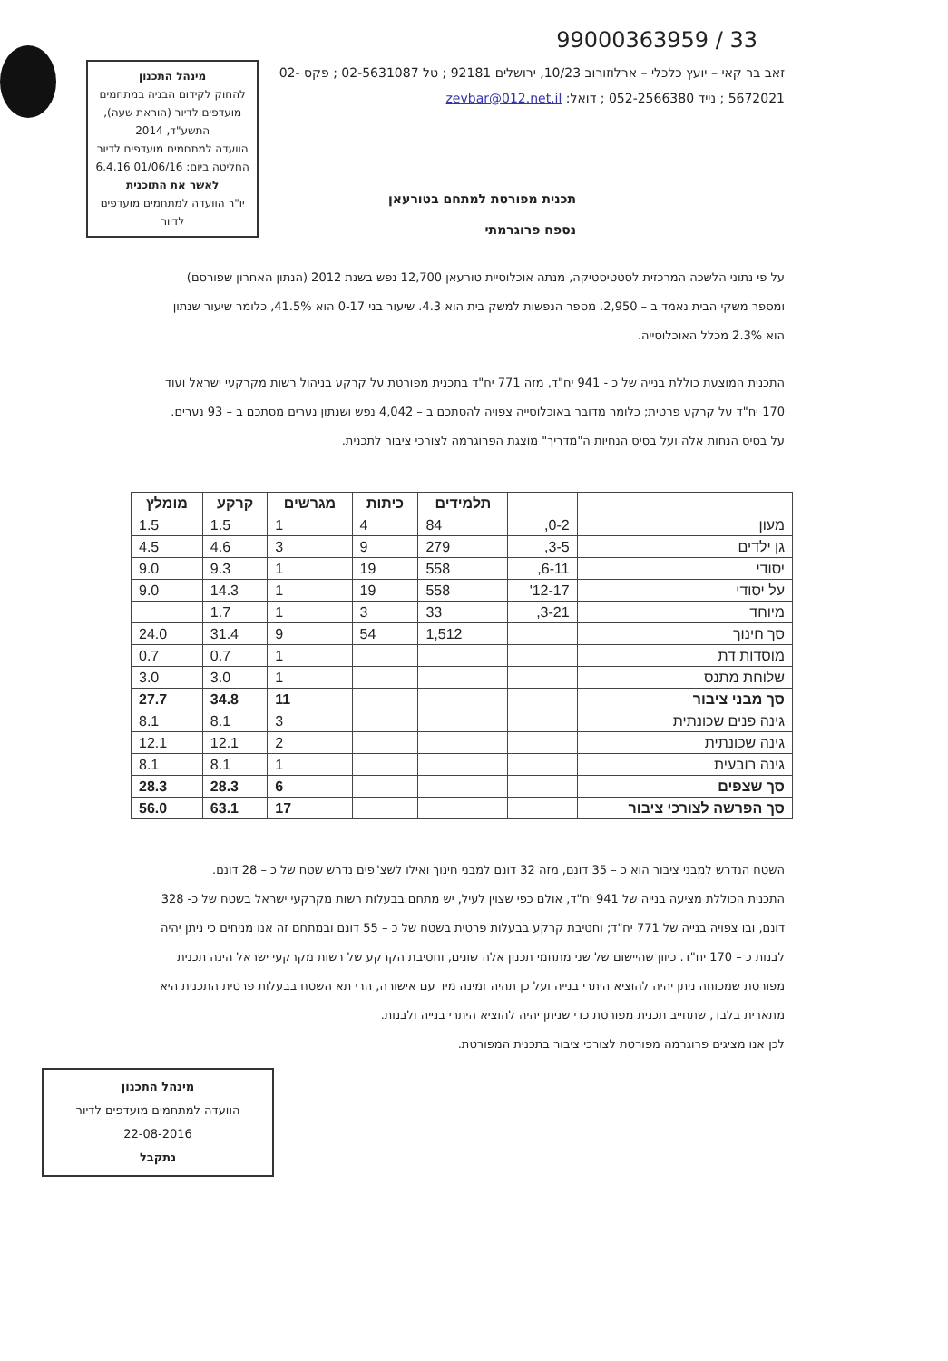99000363959 / 33
זאב בר קאי – יועץ כלכלי – ארלוזורוב 10/23, ירושלים 92181 ; טל 02-5631087 ; פקס 02-5672021 ; נייד 052-2566380 ; דואל: zevbar@012.net.il
מינהל התכנון
להחוק לקידום הבניה במתחמים מועדפים לדיור (הוראת שעה), התשע"ד, 2014
הוועדה למתחמים מועדפים לדיור החליטה ביום: 01/06/16 6.4.16
לאשר את התוכנית
יו"ר הוועדה למתחמים מועדפים לדיור
תכנית מפורטת למתחם בטורעאן
נספח פרוגרמתי
על פי נתוני הלשכה המרכזית לסטטיסטיקה, מנתה אוכלוסיית טורעאן 12,700 נפש בשנת 2012 (הנתון האחרון שפורסם) ומספר משקי הבית נאמד ב – 2,950. מספר הנפשות למשק בית הוא 4.3. שיעור בני 0-17 הוא 41.5%, כלומר שיעור שנתון הוא 2.3% מכלל האוכלוסייה.
התכנית המוצעת כוללת בנייה של כ - 941 יח"ד, מזה 771 יח"ד בתכנית מפורטת על קרקע בניהול רשות מקרקעי ישראל ועוד 170 יח"ד על קרקע פרטית; כלומר מדובר באוכלוסייה צפויה להסתכם ב – 4,042 נפש ושנתון נערים מסתכם ב – 93 נערים.
על בסיס הנחות אלה ועל בסיס הנחיות ה"מדריך" מוצגת הפרוגרמה לצורכי ציבור לתכנית.
| | | תלמידים | כיתות | מגרשים | קרקע | מומלץ |
| --- | --- | --- | --- | --- | --- | --- |
| מעון | 0-2, | 84 | 4 | 1 | 1.5 | 1.5 |
| גן ילדים | 3-5, | 279 | 9 | 3 | 4.6 | 4.5 |
| יסודי | 6-11, | 558 | 19 | 1 | 9.3 | 9.0 |
| על יסודי | 12-17' | 558 | 19 | 1 | 14.3 | 9.0 |
| מיוחד | 3-21, | 33 | 3 | 1 | 1.7 | |
| סך חינוך | | 1,512 | 54 | 9 | 31.4 | 24.0 |
| מוסדות דת | | | | 1 | 0.7 | 0.7 |
| שלוחת מתנס | | | | 1 | 3.0 | 3.0 |
| סך מבני ציבור | | | | 11 | 34.8 | 27.7 |
| גינה פנים שכונתית | | | | 3 | 8.1 | 8.1 |
| גינה שכונתית | | | | 2 | 12.1 | 12.1 |
| גינה רובעית | | | | 1 | 8.1 | 8.1 |
| סך שצפים | | | | 6 | 28.3 | 28.3 |
| סך הפרשה לצורכי ציבור | | | | 17 | 63.1 | 56.0 |
השטח הנדרש למבני ציבור הוא כ – 35 דונם, מזה 32 דונם למבני חינוך ואילו לשצ"פים נדרש שטח של כ – 28 דונם.
התכנית הכוללת מציעה בנייה של 941 יח"ד, אולם כפי שצוין לעיל, יש מתחם בבעלות רשות מקרקעי ישראל בשטח של כ- 328 דונם, ובו צפויה בנייה של 771 יח"ד; וחטיבת קרקע בבעלות פרטית בשטח של כ – 55 דונם ובמתחם זה אנו מניחים כי ניתן יהיה לבנות כ – 170 יח"ד. כיוון שהיישום של שני מתחמי תכנון אלה שונים, וחטיבת הקרקע של רשות מקרקעי ישראל הינה תכנית מפורטת שמכוחה ניתן יהיה להוציא היתרי בנייה ועל כן תהיה זמינה מיד עם אישורה, הרי תא השטח בבעלות פרטית התכנית היא מתארית בלבד, שתחייב תכנית מפורטת כדי שניתן יהיה להוציא היתרי בנייה ולבנות.
לכן אנו מציגים פרוגרמה מפורטת לצורכי ציבור בתכנית המפורטת.
מינהל התכנון
הוועדה למתחמים מועדפים לדיור
22-08-2016
נתקבל